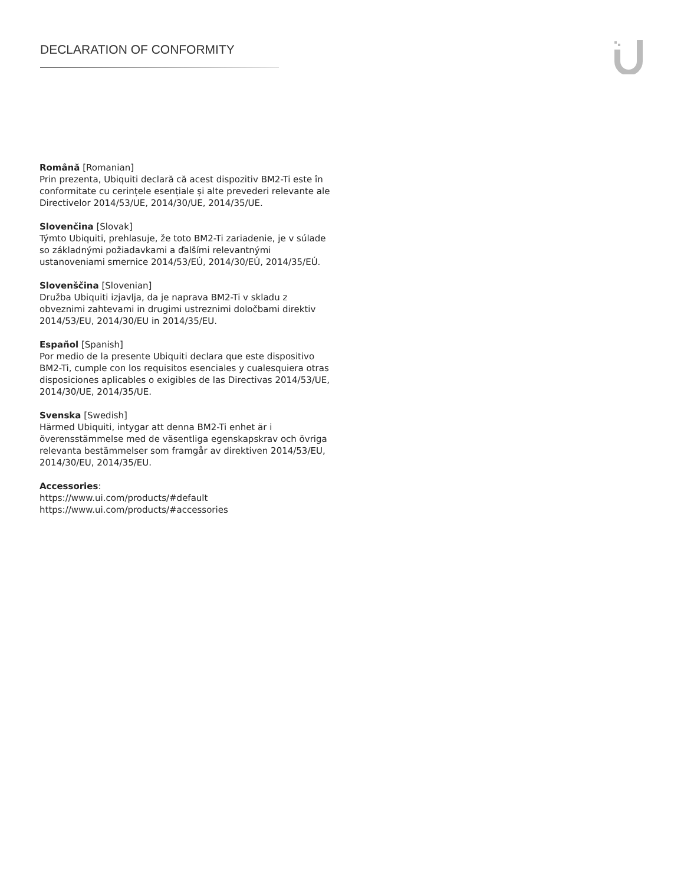DECLARATION OF CONFORMITY
Română [Romanian]
Prin prezenta, Ubiquiti declară că acest dispozitiv BM2-Ti este în conformitate cu cerințele esențiale și alte prevederi relevante ale Directivelor 2014/53/UE, 2014/30/UE, 2014/35/UE.
Slovenčina [Slovak]
Týmto Ubiquiti, prehlasuje, že toto BM2-Ti zariadenie, je v súlade so základnými požiadavkami a ďalšími relevantnými ustanoveniami smernice 2014/53/EÚ, 2014/30/EÚ, 2014/35/EÚ.
Slovenščina [Slovenian]
Družba Ubiquiti izjavlja, da je naprava BM2-Ti v skladu z obveznimi zahtevami in drugimi ustreznimi določbami direktiv 2014/53/EU, 2014/30/EU in 2014/35/EU.
Español [Spanish]
Por medio de la presente Ubiquiti declara que este dispositivo BM2-Ti, cumple con los requisitos esenciales y cualesquiera otras disposiciones aplicables o exigibles de las Directivas 2014/53/UE, 2014/30/UE, 2014/35/UE.
Svenska [Swedish]
Härmed Ubiquiti, intygar att denna BM2-Ti enhet är i överensstämmelse med de väsentliga egenskapskrav och övriga relevanta bestämmelser som framgår av direktiven 2014/53/EU, 2014/30/EU, 2014/35/EU.
Accessories:
https://www.ui.com/products/#default
https://www.ui.com/products/#accessories